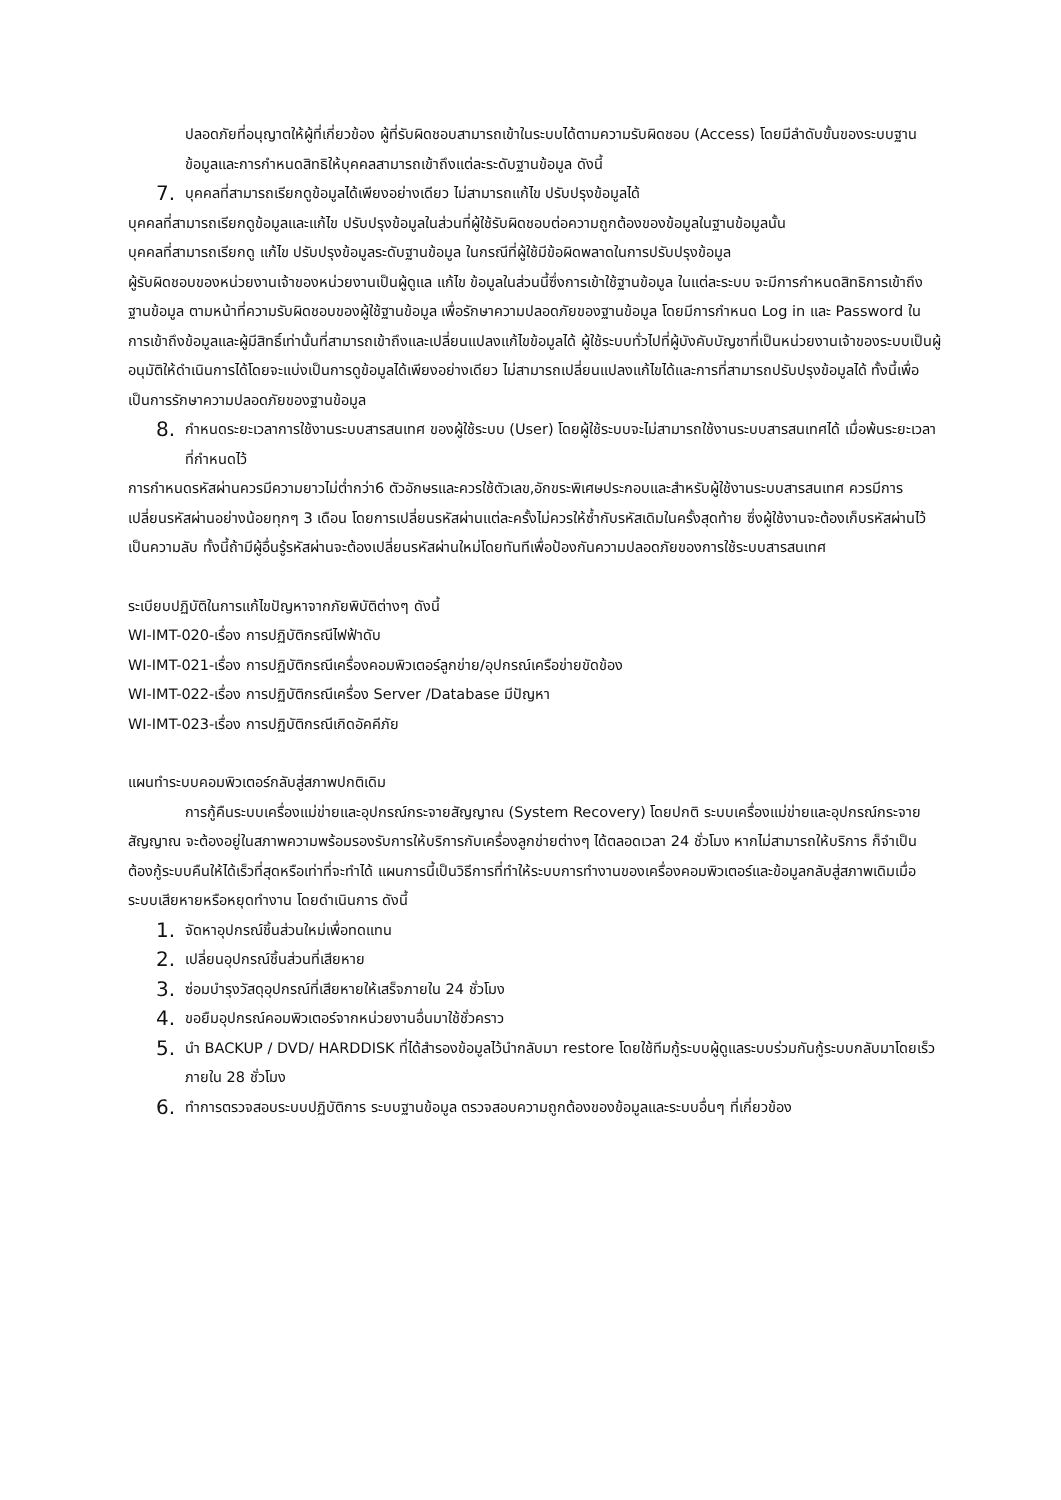ปลอดภัยที่อนุญาตให้ผู้ที่เกี่ยวข้อง ผู้ที่รับผิดชอบสามารถเข้าในระบบได้ตามความรับผิดชอบ (Access) โดยมีลำดับขั้นของระบบฐานข้อมูลและการกำหนดสิทธิให้บุคคลสามารถเข้าถึงแต่ละระดับฐานข้อมูล ดังนี้
7. บุคคลที่สามารถเรียกดูข้อมูลได้เพียงอย่างเดียว ไม่สามารถแก้ไข ปรับปรุงข้อมูลได้
บุคคลที่สามารถเรียกดูข้อมูลและแก้ไข ปรับปรุงข้อมูลในส่วนที่ผู้ใช้รับผิดชอบต่อความถูกต้องของข้อมูลในฐานข้อมูลนั้น
บุคคลที่สามารถเรียกดู แก้ไข ปรับปรุงข้อมูลระดับฐานข้อมูล ในกรณีที่ผู้ใช้มีข้อผิดพลาดในการปรับปรุงข้อมูล
ผู้รับผิดชอบของหน่วยงานเจ้าของหน่วยงานเป็นผู้ดูแล แก้ไข ข้อมูลในส่วนนี้ซึ่งการเข้าใช้ฐานข้อมูล ในแต่ละระบบ จะมีการกำหนดสิทธิการเข้าถึงฐานข้อมูล ตามหน้าที่ความรับผิดชอบของผู้ใช้ฐานข้อมูล เพื่อรักษาความปลอดภัยของฐานข้อมูล โดยมีการกำหนด Log in และ Password ในการเข้าถึงข้อมูลและผู้มีสิทธิ์เท่านั้นที่สามารถเข้าถึงและเปลี่ยนแปลงแก้ไขข้อมูลได้ ผู้ใช้ระบบทั่วไปที่ผู้บังคับบัญชาที่เป็นหน่วยงานเจ้าของระบบเป็นผู้อนุมัติให้ดำเนินการได้โดยจะแบ่งเป็นการดูข้อมูลได้เพียงอย่างเดียว ไม่สามารถเปลี่ยนแปลงแก้ไขได้และการที่สามารถปรับปรุงข้อมูลได้ ทั้งนี้เพื่อเป็นการรักษาความปลอดภัยของฐานข้อมูล
8. กำหนดระยะเวลาการใช้งานระบบสารสนเทศ ของผู้ใช้ระบบ (User) โดยผู้ใช้ระบบจะไม่สามารถใช้งานระบบสารสนเทศได้ เมื่อพ้นระยะเวลาที่กำหนดไว้
การกำหนดรหัสผ่านควรมีความยาวไม่ต่ำกว่า6 ตัวอักษรและควรใช้ตัวเลข,อักขระพิเศษประกอบและสำหรับผู้ใช้งานระบบสารสนเทศ ควรมีการเปลี่ยนรหัสผ่านอย่างน้อยทุกๆ 3 เดือน โดยการเปลี่ยนรหัสผ่านแต่ละครั้งไม่ควรให้ซ้ำกับรหัสเดิมในครั้งสุดท้าย ซึ่งผู้ใช้งานจะต้องเก็บรหัสผ่านไว้เป็นความลับ ทั้งนี้ถ้ามีผู้อื่นรู้รหัสผ่านจะต้องเปลี่ยนรหัสผ่านใหม่โดยทันทีเพื่อป้องกันความปลอดภัยของการใช้ระบบสารสนเทศ
ระเบียบปฏิบัติในการแก้ไขปัญหาจากภัยพิบัติต่างๆ ดังนี้
WI-IMT-020-เรื่อง การปฏิบัติกรณีไฟฟ้าดับ
WI-IMT-021-เรื่อง การปฏิบัติกรณีเครื่องคอมพิวเตอร์ลูกข่าย/อุปกรณ์เครือข่ายขัดข้อง
WI-IMT-022-เรื่อง การปฏิบัติกรณีเครื่อง Server /Database มีปัญหา
WI-IMT-023-เรื่อง การปฏิบัติกรณีเกิดอัคคีภัย
แผนทำระบบคอมพิวเตอร์กลับสู่สภาพปกติเดิม
การกู้คืนระบบเครื่องแม่ข่ายและอุปกรณ์กระจายสัญญาณ (System Recovery) โดยปกติ ระบบเครื่องแม่ข่ายและอุปกรณ์กระจายสัญญาณ จะต้องอยู่ในสภาพความพร้อมรองรับการให้บริการกับเครื่องลูกข่ายต่างๆ ได้ตลอดเวลา 24 ชั่วโมง หากไม่สามารถให้บริการ ก็จำเป็นต้องกู้ระบบคืนให้ได้เร็วที่สุดหรือเท่าที่จะทำได้ แผนการนี้เป็นวิธีการที่ทำให้ระบบการทำงานของเครื่องคอมพิวเตอร์และข้อมูลกลับสู่สภาพเดิมเมื่อระบบเสียหายหรือหยุดทำงาน โดยดำเนินการ ดังนี้
1. จัดหาอุปกรณ์ชิ้นส่วนใหม่เพื่อทดแทน
2. เปลี่ยนอุปกรณ์ชิ้นส่วนที่เสียหาย
3. ซ่อมบำรุงวัสดุอุปกรณ์ที่เสียหายให้เสร็จภายใน 24 ชั่วโมง
4. ขอยืมอุปกรณ์คอมพิวเตอร์จากหน่วยงานอื่นมาใช้ชั่วคราว
5. นำ BACKUP / DVD/ HARDDISK ที่ได้สำรองข้อมูลไว้นำกลับมา restore โดยใช้ทีมกู้ระบบผู้ดูแลระบบร่วมกันกู้ระบบกลับมาโดยเร็วภายใน 28 ชั่วโมง
6. ทำการตรวจสอบระบบปฏิบัติการ ระบบฐานข้อมูล ตรวจสอบความถูกต้องของข้อมูลและระบบอื่นๆ ที่เกี่ยวข้อง